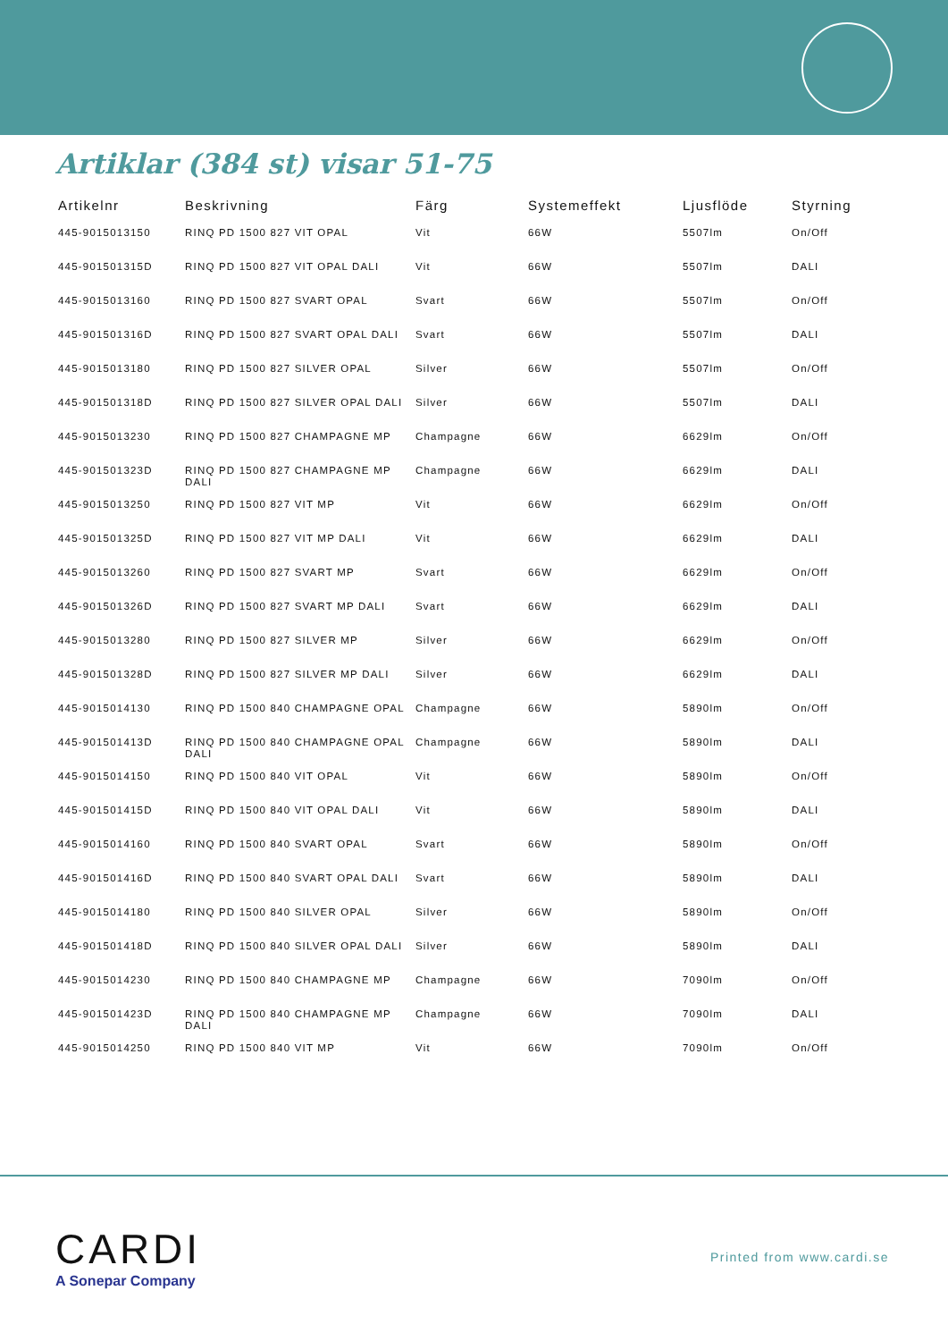Artiklar (384 st) visar 51-75
| Artikelnr | Beskrivning | Färg | Systemeffekt | Ljusflöde | Styrning |
| --- | --- | --- | --- | --- | --- |
| 445-9015013150 | RINQ PD 1500 827 VIT OPAL | Vit | 66W | 5507lm | On/Off |
| 445-901501315D | RINQ PD 1500 827 VIT OPAL DALI | Vit | 66W | 5507lm | DALI |
| 445-9015013160 | RINQ PD 1500 827 SVART OPAL | Svart | 66W | 5507lm | On/Off |
| 445-901501316D | RINQ PD 1500 827 SVART OPAL DALI | Svart | 66W | 5507lm | DALI |
| 445-9015013180 | RINQ PD 1500 827 SILVER OPAL | Silver | 66W | 5507lm | On/Off |
| 445-901501318D | RINQ PD 1500 827 SILVER OPAL DALI | Silver | 66W | 5507lm | DALI |
| 445-9015013230 | RINQ PD 1500 827 CHAMPAGNE MP | Champagne | 66W | 6629lm | On/Off |
| 445-901501323D | RINQ PD 1500 827 CHAMPAGNE MP DALI | Champagne | 66W | 6629lm | DALI |
| 445-9015013250 | RINQ PD 1500 827 VIT MP | Vit | 66W | 6629lm | On/Off |
| 445-901501325D | RINQ PD 1500 827 VIT MP DALI | Vit | 66W | 6629lm | DALI |
| 445-9015013260 | RINQ PD 1500 827 SVART MP | Svart | 66W | 6629lm | On/Off |
| 445-901501326D | RINQ PD 1500 827 SVART MP DALI | Svart | 66W | 6629lm | DALI |
| 445-9015013280 | RINQ PD 1500 827 SILVER MP | Silver | 66W | 6629lm | On/Off |
| 445-901501328D | RINQ PD 1500 827 SILVER MP DALI | Silver | 66W | 6629lm | DALI |
| 445-9015014130 | RINQ PD 1500 840 CHAMPAGNE OPAL | Champagne | 66W | 5890lm | On/Off |
| 445-901501413D | RINQ PD 1500 840 CHAMPAGNE OPAL DALI | Champagne | 66W | 5890lm | DALI |
| 445-9015014150 | RINQ PD 1500 840 VIT OPAL | Vit | 66W | 5890lm | On/Off |
| 445-901501415D | RINQ PD 1500 840 VIT OPAL DALI | Vit | 66W | 5890lm | DALI |
| 445-9015014160 | RINQ PD 1500 840 SVART OPAL | Svart | 66W | 5890lm | On/Off |
| 445-901501416D | RINQ PD 1500 840 SVART OPAL DALI | Svart | 66W | 5890lm | DALI |
| 445-9015014180 | RINQ PD 1500 840 SILVER OPAL | Silver | 66W | 5890lm | On/Off |
| 445-901501418D | RINQ PD 1500 840 SILVER OPAL DALI | Silver | 66W | 5890lm | DALI |
| 445-9015014230 | RINQ PD 1500 840 CHAMPAGNE MP | Champagne | 66W | 7090lm | On/Off |
| 445-901501423D | RINQ PD 1500 840 CHAMPAGNE MP DALI | Champagne | 66W | 7090lm | DALI |
| 445-9015014250 | RINQ PD 1500 840 VIT MP | Vit | 66W | 7090lm | On/Off |
CARDI
A Sonepar Company
Printed from www.cardi.se